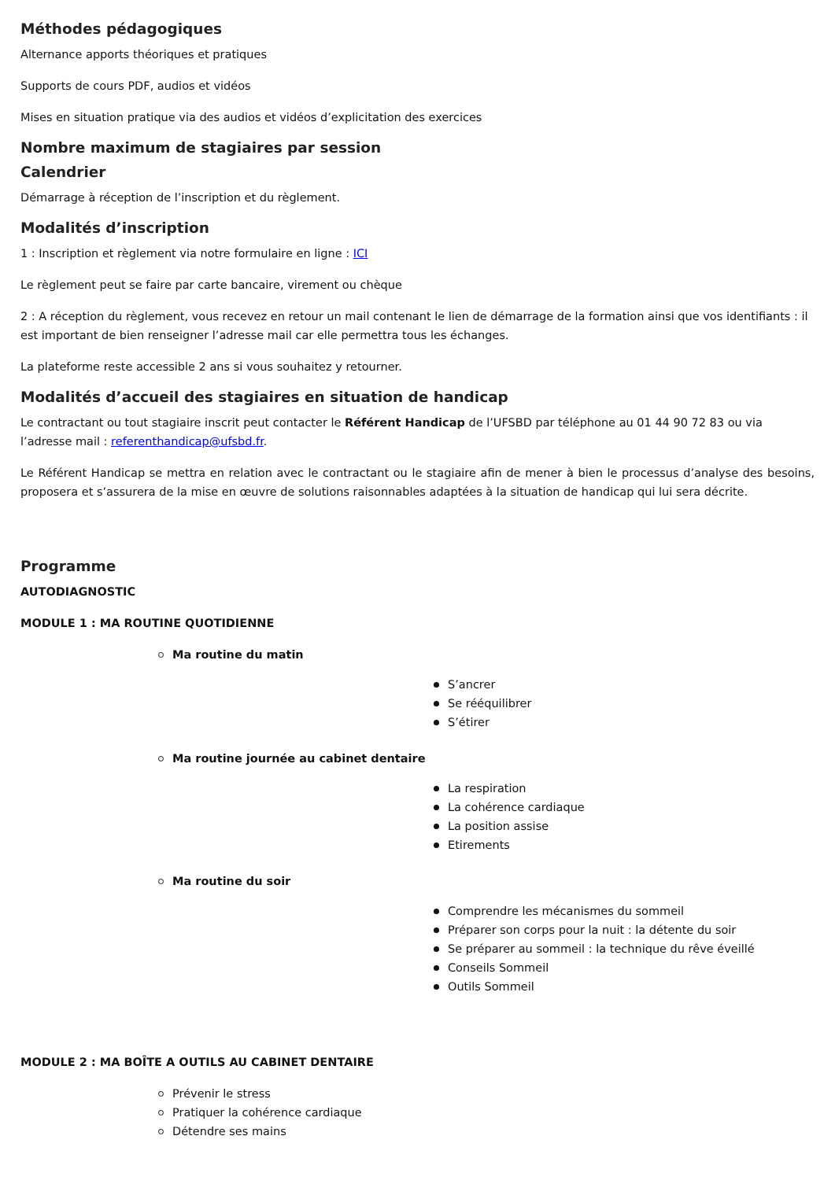Méthodes pédagogiques
Alternance apports théoriques et pratiques
Supports de cours PDF, audios et vidéos
Mises en situation pratique via des audios et vidéos d’explicitation des exercices
Nombre maximum de stagiaires par session
Calendrier
Démarrage à réception de l’inscription et du règlement.
Modalités d’inscription
1 : Inscription et règlement via notre formulaire en ligne : ICI
Le règlement peut se faire par carte bancaire, virement ou chèque
2 : A réception du règlement, vous recevez en retour un mail contenant le lien de démarrage de la formation ainsi que vos identifiants : il est important de bien renseigner l’adresse mail car elle permettra tous les échanges.
La plateforme reste accessible 2 ans si vous souhaitez y retourner.
Modalités d’accueil des stagiaires en situation de handicap
Le contractant ou tout stagiaire inscrit peut contacter le Référent Handicap de l’UFSBD par téléphone au 01 44 90 72 83 ou via l’adresse mail : referenthandicap@ufsbd.fr.
Le Référent Handicap se mettra en relation avec le contractant ou le stagiaire afin de mener à bien le processus d’analyse des besoins, proposera et s’assurera de la mise en œuvre de solutions raisonnables adaptées à la situation de handicap qui lui sera décrite.
Programme
AUTODIAGNOSTIC
MODULE 1 : MA ROUTINE QUOTIDIENNE
Ma routine du matin
S’ancrer
Se rééquilibrer
S’étirer
Ma routine journée au cabinet dentaire
La respiration
La cohérence cardiaque
La position assise
Etirements
Ma routine du soir
Comprendre les mécanismes du sommeil
Préparer son corps pour la nuit : la détente du soir
Se préparer au sommeil : la technique du rêve éveillé
Conseils Sommeil
Outils Sommeil
MODULE 2 : MA BOÎTE A OUTILS AU CABINET DENTAIRE
Prévenir le stress
Pratiquer la cohérence cardiaque
Détendre ses mains